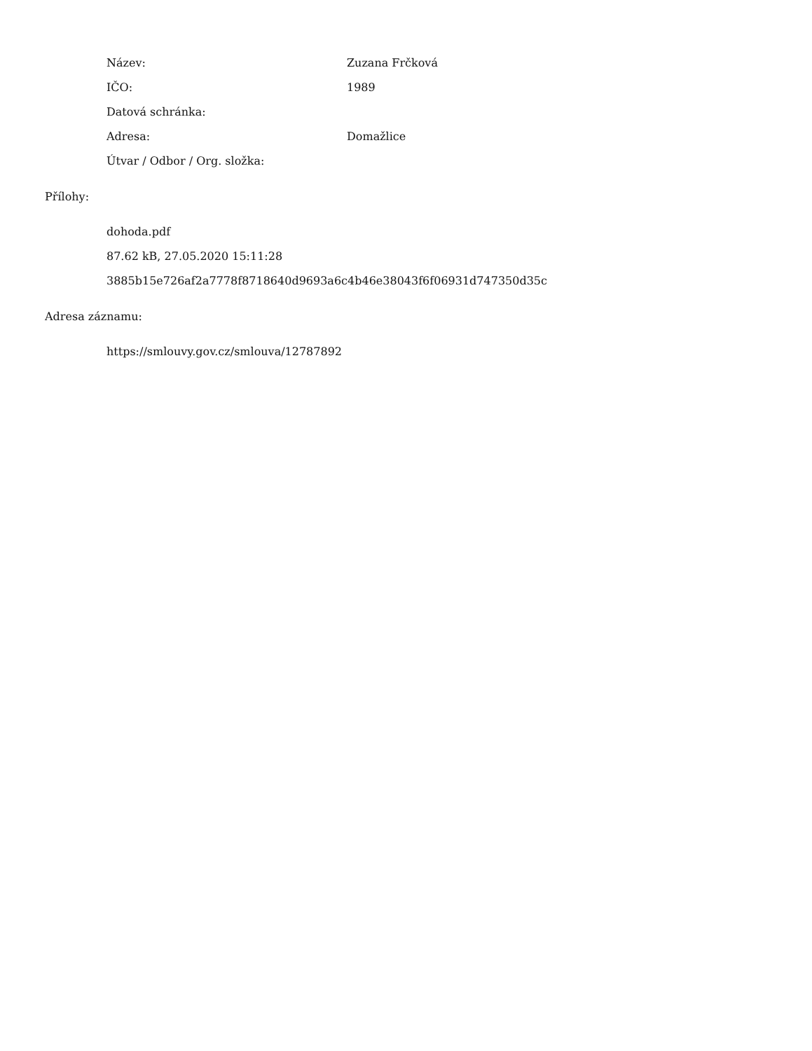Název: Zuzana Frčková
IČO: 1989
Datová schránka:
Adresa: Domažlice
Útvar / Odbor / Org. složka:
Přílohy:
dohoda.pdf
87.62 kB, 27.05.2020 15:11:28
3885b15e726af2a7778f8718640d9693a6c4b46e38043f6f06931d747350d35c
Adresa záznamu:
https://smlouvy.gov.cz/smlouva/12787892